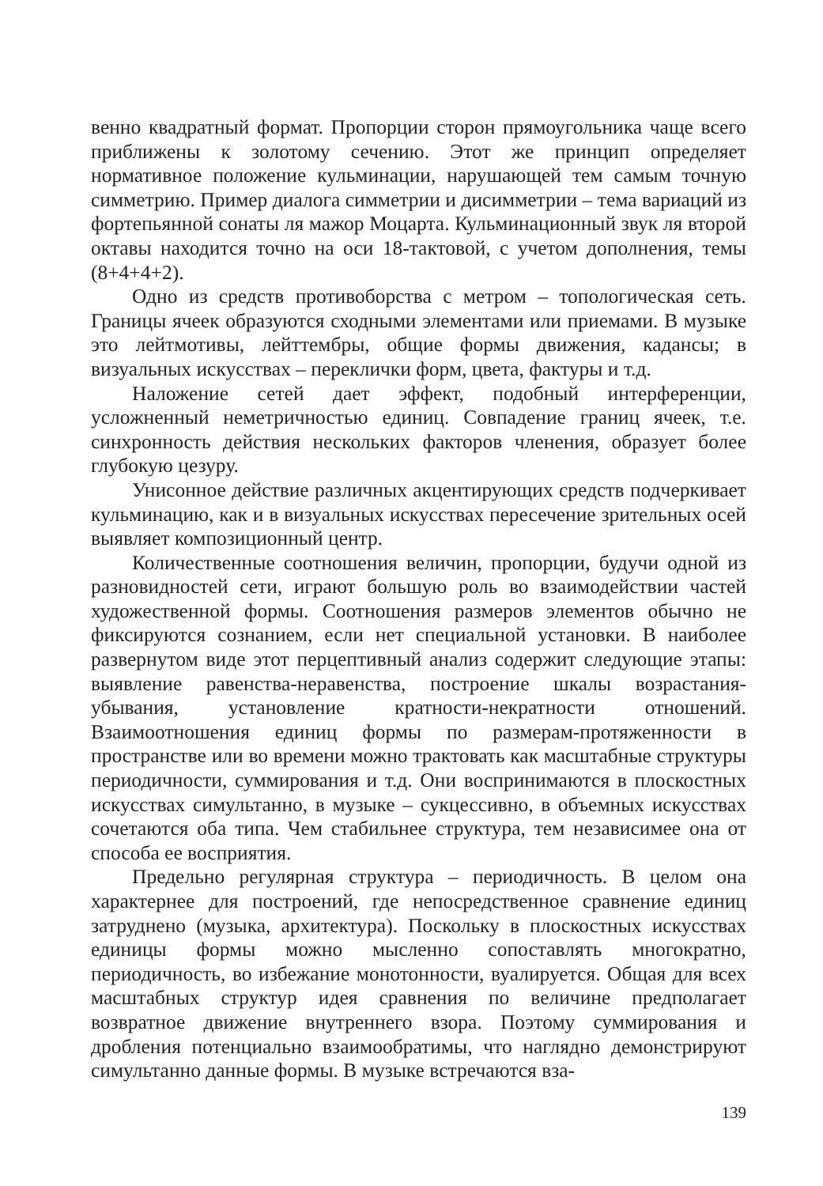венно квадратный формат. Пропорции сторон прямоугольника чаще всего приближены к золотому сечению. Этот же принцип определяет нормативное положение кульминации, нарушающей тем самым точную симметрию. Пример диалога симметрии и дисимметрии – тема вариаций из фортепьянной сонаты ля мажор Моцарта. Кульминационный звук ля второй октавы находится точно на оси 18-тактовой, с учетом дополнения, темы (8+4+4+2).
Одно из средств противоборства с метром – топологическая сеть. Границы ячеек образуются сходными элементами или приемами. В музыке это лейтмотивы, лейттембры, общие формы движения, кадансы; в визуальных искусствах – переклички форм, цвета, фактуры и т.д.
Наложение сетей дает эффект, подобный интерференции, усложненный неметричностью единиц. Совпадение границ ячеек, т.е. синхронность действия нескольких факторов членения, образует более глубокую цезуру.
Унисонное действие различных акцентирующих средств подчеркивает кульминацию, как и в визуальных искусствах пересечение зрительных осей выявляет композиционный центр.
Количественные соотношения величин, пропорции, будучи одной из разновидностей сети, играют большую роль во взаимодействии частей художественной формы. Соотношения размеров элементов обычно не фиксируются сознанием, если нет специальной установки. В наиболее развернутом виде этот перцептивный анализ содержит следующие этапы: выявление равенства-неравенства, построение шкалы возрастания-убывания, установление кратности-некратности отношений. Взаимоотношения единиц формы по размерам-протяженности в пространстве или во времени можно трактовать как масштабные структуры периодичности, суммирования и т.д. Они воспринимаются в плоскостных искусствах симультанно, в музыке – сукцессивно, в объемных искусствах сочетаются оба типа. Чем стабильнее структура, тем независимее она от способа ее восприятия.
Предельно регулярная структура – периодичность. В целом она характернее для построений, где непосредственное сравнение единиц затруднено (музыка, архитектура). Поскольку в плоскостных искусствах единицы формы можно мысленно сопоставлять многократно, периодичность, во избежание монотонности, вуалируется. Общая для всех масштабных структур идея сравнения по величине предполагает возвратное движение внутреннего взора. Поэтому суммирования и дробления потенциально взаимообратимы, что наглядно демонстрируют симультанно данные формы. В музыке встречаются вза-
139